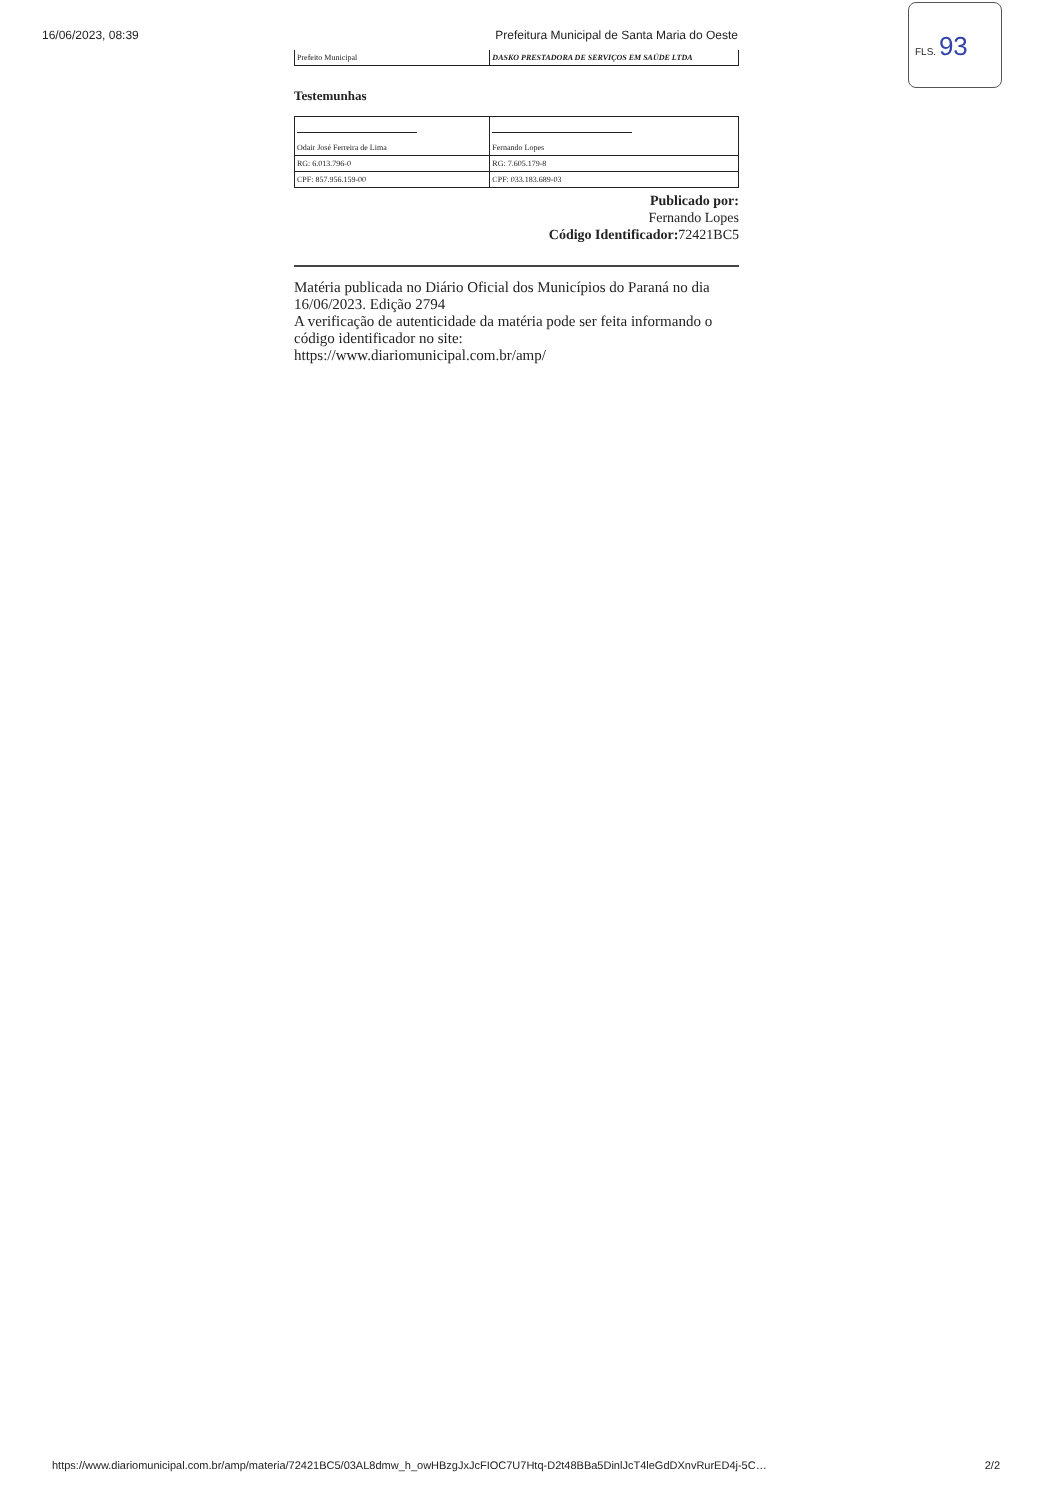16/06/2023, 08:39 Prefeitura Municipal de Santa Maria do Oeste
FLS. 93
| Prefeito Municipal | DASKO PRESTADORA DE SERVIÇOS EM SAÚDE LTDA |
Testemunhas
| Odair José Ferreira de Lima | Fernando Lopes |
| RG: 6.013.796-0 | RG: 7.605.179-8 |
| CPF: 857.956.159-00 | CPF: 033.183.689-03 |
Publicado por:
Fernando Lopes
Código Identificador: 72421BC5
Matéria publicada no Diário Oficial dos Municípios do Paraná no dia 16/06/2023. Edição 2794
A verificação de autenticidade da matéria pode ser feita informando o código identificador no site:
https://www.diariomunicipal.com.br/amp/
https://www.diariomunicipal.com.br/amp/materia/72421BC5/03AL8dmw_h_owHBzgJxJcFIOC7U7Htq-D2t48BBa5DinlJcT4leGdDXnvRurED4j-5C… 2/2